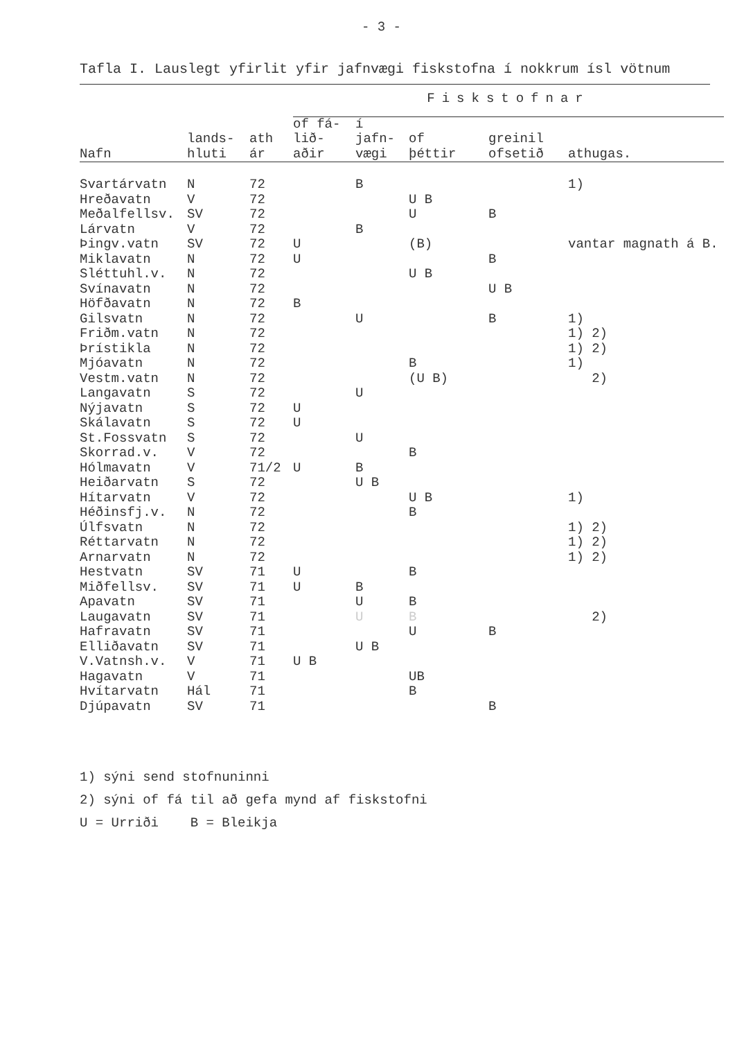- 3 -
Tafla I. Lauslegt yfirlit yfir jafnvægi fiskstofna í nokkrum ísl vötnum
| | | | Fiskstofnar | | | | |
| --- | --- | --- | --- | --- | --- | --- | --- |
| Nafn | lands- hluti | ath ár | of fá- lið- aðir | í jafn- vægi | of þéttir | greinil ofsetið | athugas. |
| Svartárvatn | N | 72 | | B | | | 1) |
| Hreðavatn | V | 72 | | | U B | | |
| Meðalfellsv. | SV | 72 | | | U | B | |
| Lárvatn | V | 72 | | B | | | |
| Þingv.vatn | SV | 72 | U | | (B) | | vantar magnath á B. |
| Miklavatn | N | 72 | U | | | B | |
| Sléttuhl.v. | N | 72 | | | U B | | |
| Svínavatn | N | 72 | | | | U B | |
| Höfðavatn | N | 72 | B | | | | |
| Gilsvatn | N | 72 | | U | | B | 1) |
| Friðm.vatn | N | 72 | | | | | 1) 2) |
| Þrístikla | N | 72 | | | | | 1) 2) |
| Mjóavatn | N | 72 | | | B | | 1) |
| Vestm.vatn | N | 72 | | | (U B) | | 2) |
| Langavatn | S | 72 | | U | | | |
| Nýjavatn | S | 72 | U | | | | |
| Skálavatn | S | 72 | U | | | | |
| St.Fossvatn | S | 72 | | U | | | |
| Skorrad.v. | V | 72 | | | B | | |
| Hólmavatn | V | 71/2 | U | B | | | |
| Heiðarvatn | S | 72 | | U B | | | |
| Hítarvatn | V | 72 | | | U B | | 1) |
| Héðinsfj.v. | N | 72 | | | B | | |
| Úlfsvatn | N | 72 | | | | | 1) 2) |
| Réttarvatn | N | 72 | | | | | 1) 2) |
| Arnarvatn | N | 72 | | | | | 1) 2) |
| Hestvatn | SV | 71 | U | | B | | |
| Miðfellsv. | SV | 71 | U | B | | | |
| Apavatn | SV | 71 | | U | B | | |
| Laugavatn | SV | 71 | | U | B | | 2) |
| Hafravatn | SV | 71 | | | U | B | |
| Elliðavatn | SV | 71 | | U B | | | |
| V.Vatnsh.v. | V | 71 | U B | | | | |
| Hagavatn | V | 71 | | | UB | | |
| Hvítarvatn | Hál | 71 | | | B | | |
| Djúpavatn | SV | 71 | | | | B | |
1) sýni send stofnuninni
2) sýni of fá til að gefa mynd af fiskstofni
U = Urriði B = Bleikja